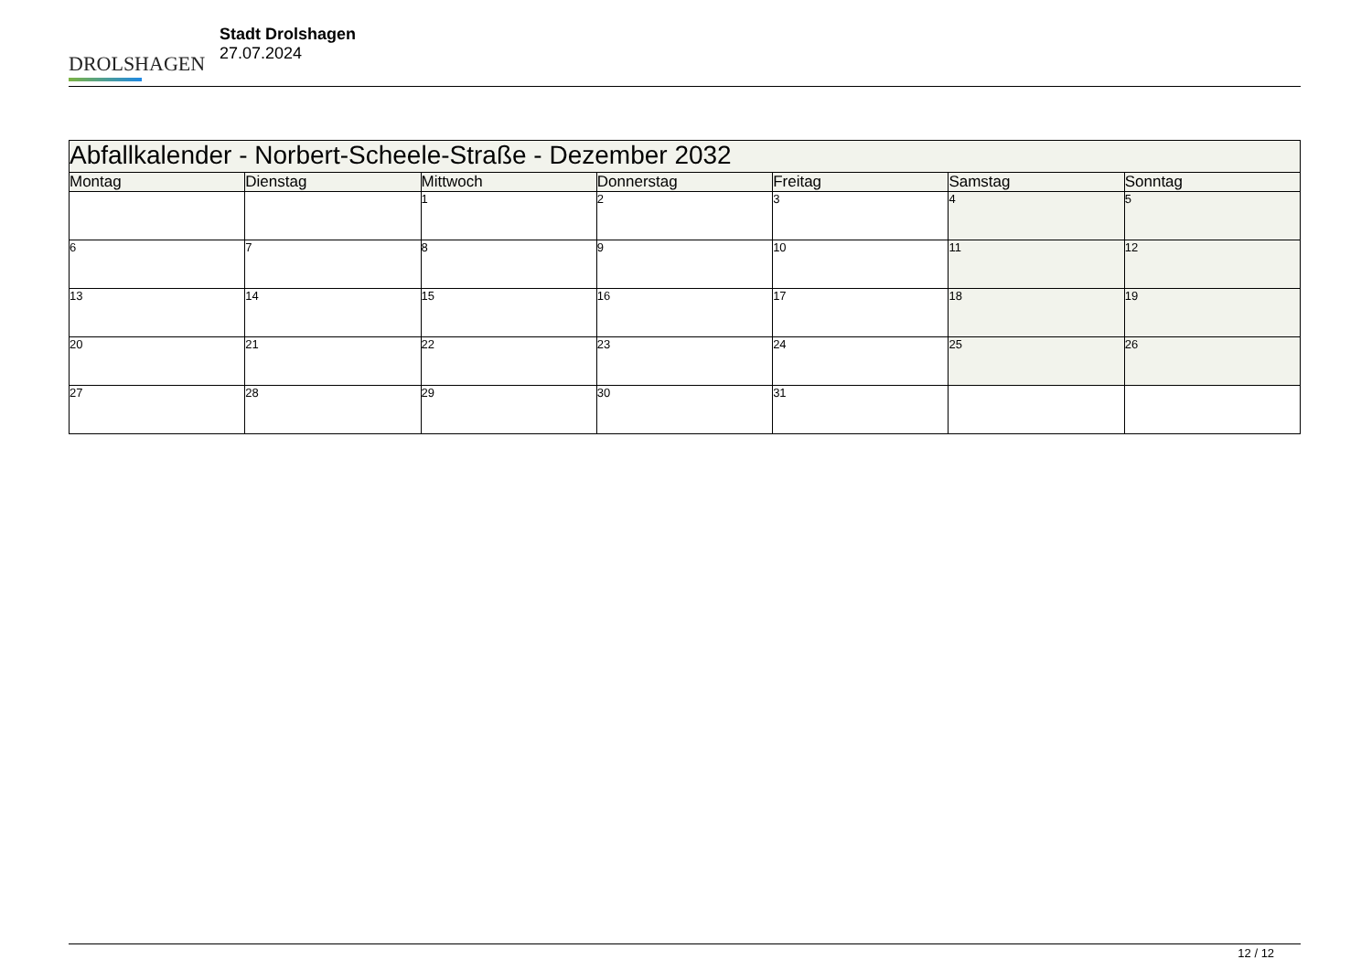DROLSHAGEN
Stadt Drolshagen
27.07.2024
| Abfallkalender - Norbert-Scheele-Straße - Dezember 2032 | | | | | | |
| --- | --- | --- | --- | --- | --- | --- |
| Montag | Dienstag | Mittwoch | Donnerstag | Freitag | Samstag | Sonntag |
| | | 1 | 2 | 3 | 4 | 5 |
| 6 | 7 | 8 | 9 | 10 | 11 | 12 |
| 13 | 14 | 15 | 16 | 17 | 18 | 19 |
| 20 | 21 | 22 | 23 | 24 | 25 | 26 |
| 27 | 28 | 29 | 30 | 31 | | |
12 / 12